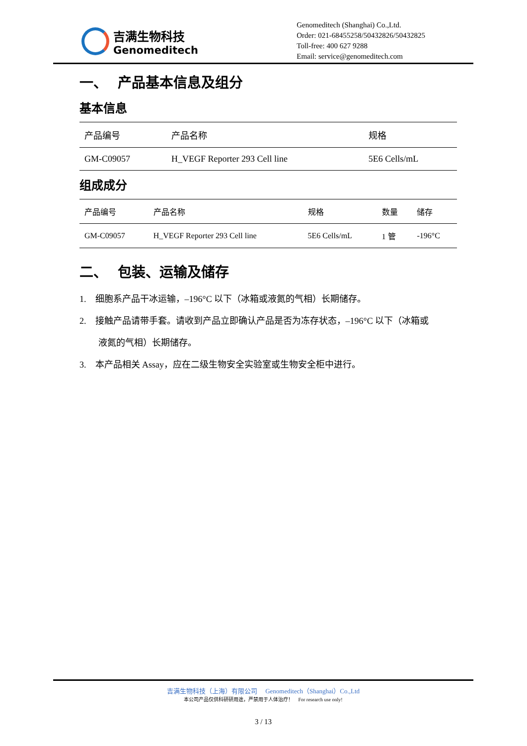吉满生物科技
Genomeditech
Genomeditech (Shanghai) Co.,Ltd.
Order: 021-68455258/50432826/50432825
Toll-free: 400 627 9288
Email: service@genomeditech.com
一、 产品基本信息及组分
基本信息
| 产品编号 | 产品名称 | 规格 |
| --- | --- | --- |
| GM-C09057 | H_VEGF Reporter 293 Cell line | 5E6 Cells/mL |
组成成分
| 产品编号 | 产品名称 | 规格 | 数量 | 储存 |
| --- | --- | --- | --- | --- |
| GM-C09057 | H_VEGF Reporter 293 Cell line | 5E6 Cells/mL | 1 管 | -196°C |
二、 包装、运输及储存
1. 细胞系产品干冰运输，–196°C 以下（冰箱或液氮的气相）长期储存。
2. 接触产品请带手套。请收到产品立即确认产品是否为冻存状态，–196°C 以下（冰箱或
液氮的气相）长期储存。
3. 本产品相关 Assay，应在二级生物安全实验室或生物安全柜中进行。
吉满生物科技（上海）有限公司 Genomeditech（Shanghai）Co.,Ltd
本公司产品仅供科研研用途，严禁用于人体治疗！ For research use only!
3 / 13